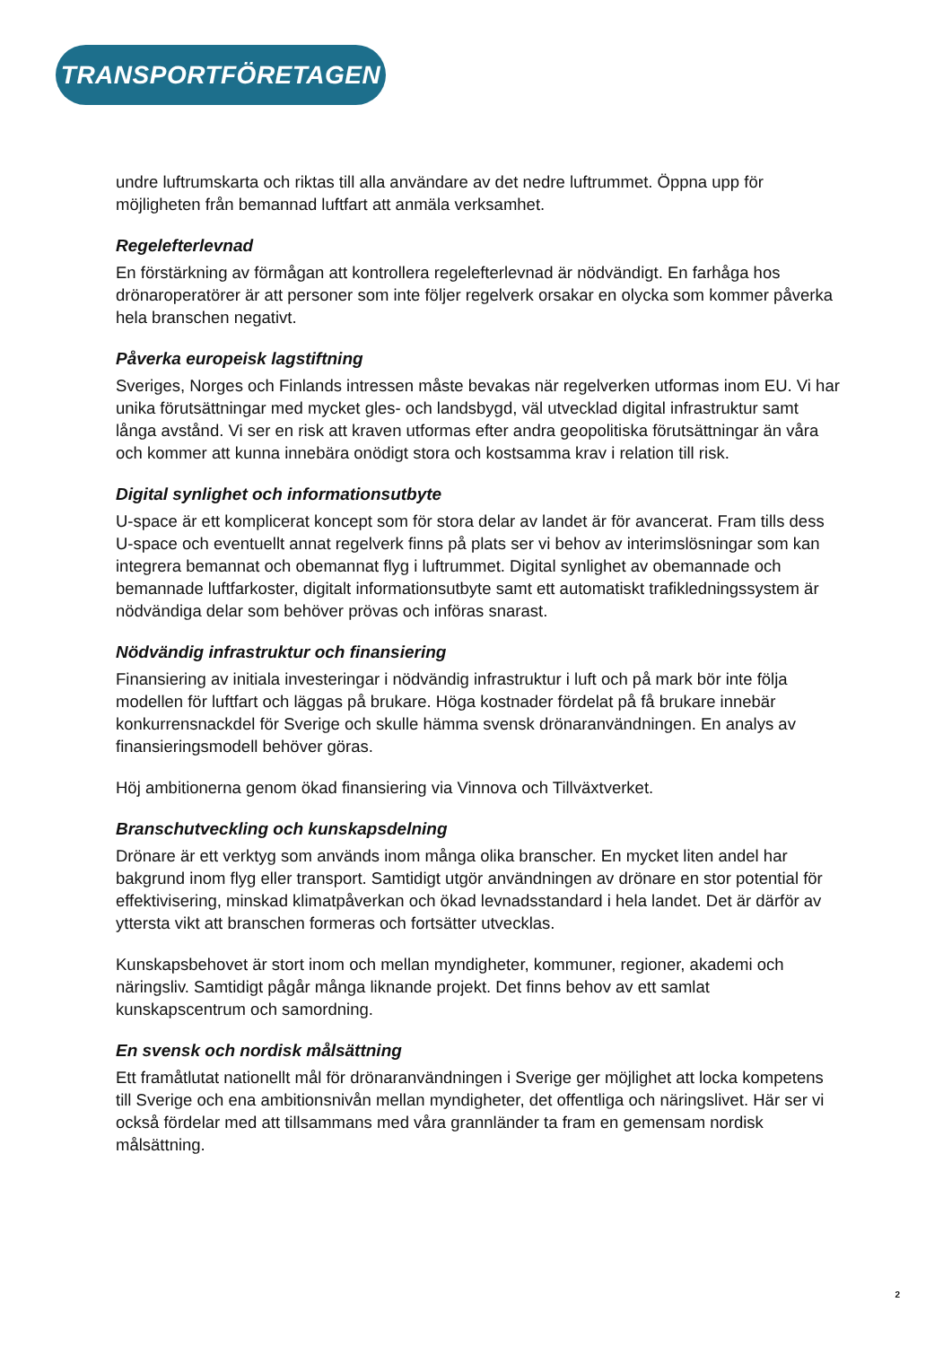TRANSPORTFÖRETAGEN
undre luftrumskarta och riktas till alla användare av det nedre luftrummet. Öppna upp för möjligheten från bemannad luftfart att anmäla verksamhet.
Regelefterlevnad
En förstärkning av förmågan att kontrollera regelefterlevnad är nödvändigt. En farhåga hos drönaroperatörer är att personer som inte följer regelverk orsakar en olycka som kommer påverka hela branschen negativt.
Påverka europeisk lagstiftning
Sveriges, Norges och Finlands intressen måste bevakas när regelverken utformas inom EU. Vi har unika förutsättningar med mycket gles- och landsbygd, väl utvecklad digital infrastruktur samt långa avstånd. Vi ser en risk att kraven utformas efter andra geopolitiska förutsättningar än våra och kommer att kunna innebära onödigt stora och kostsamma krav i relation till risk.
Digital synlighet och informationsutbyte
U-space är ett komplicerat koncept som för stora delar av landet är för avancerat. Fram tills dess U-space och eventuellt annat regelverk finns på plats ser vi behov av interimslösningar som kan integrera bemannat och obemannat flyg i luftrummet. Digital synlighet av obemannade och bemannade luftfarkoster, digitalt informationsutbyte samt ett automatiskt trafikledningssystem är nödvändiga delar som behöver prövas och införas snarast.
Nödvändig infrastruktur och finansiering
Finansiering av initiala investeringar i nödvändig infrastruktur i luft och på mark bör inte följa modellen för luftfart och läggas på brukare. Höga kostnader fördelat på få brukare innebär konkurrensnackdel för Sverige och skulle hämma svensk drönaranvändningen. En analys av finansieringsmodell behöver göras.
Höj ambitionerna genom ökad finansiering via Vinnova och Tillväxtverket.
Branschutveckling och kunskapsdelning
Drönare är ett verktyg som används inom många olika branscher. En mycket liten andel har bakgrund inom flyg eller transport. Samtidigt utgör användningen av drönare en stor potential för effektivisering, minskad klimatpåverkan och ökad levnadsstandard i hela landet. Det är därför av yttersta vikt att branschen formeras och fortsätter utvecklas.
Kunskapsbehovet är stort inom och mellan myndigheter, kommuner, regioner, akademi och näringsliv. Samtidigt pågår många liknande projekt. Det finns behov av ett samlat kunskapscentrum och samordning.
En svensk och nordisk målsättning
Ett framåtlutat nationellt mål för drönaranvändningen i Sverige ger möjlighet att locka kompetens till Sverige och ena ambitionsnivån mellan myndigheter, det offentliga och näringslivet. Här ser vi också fördelar med att tillsammans med våra grannländer ta fram en gemensam nordisk målsättning.
2